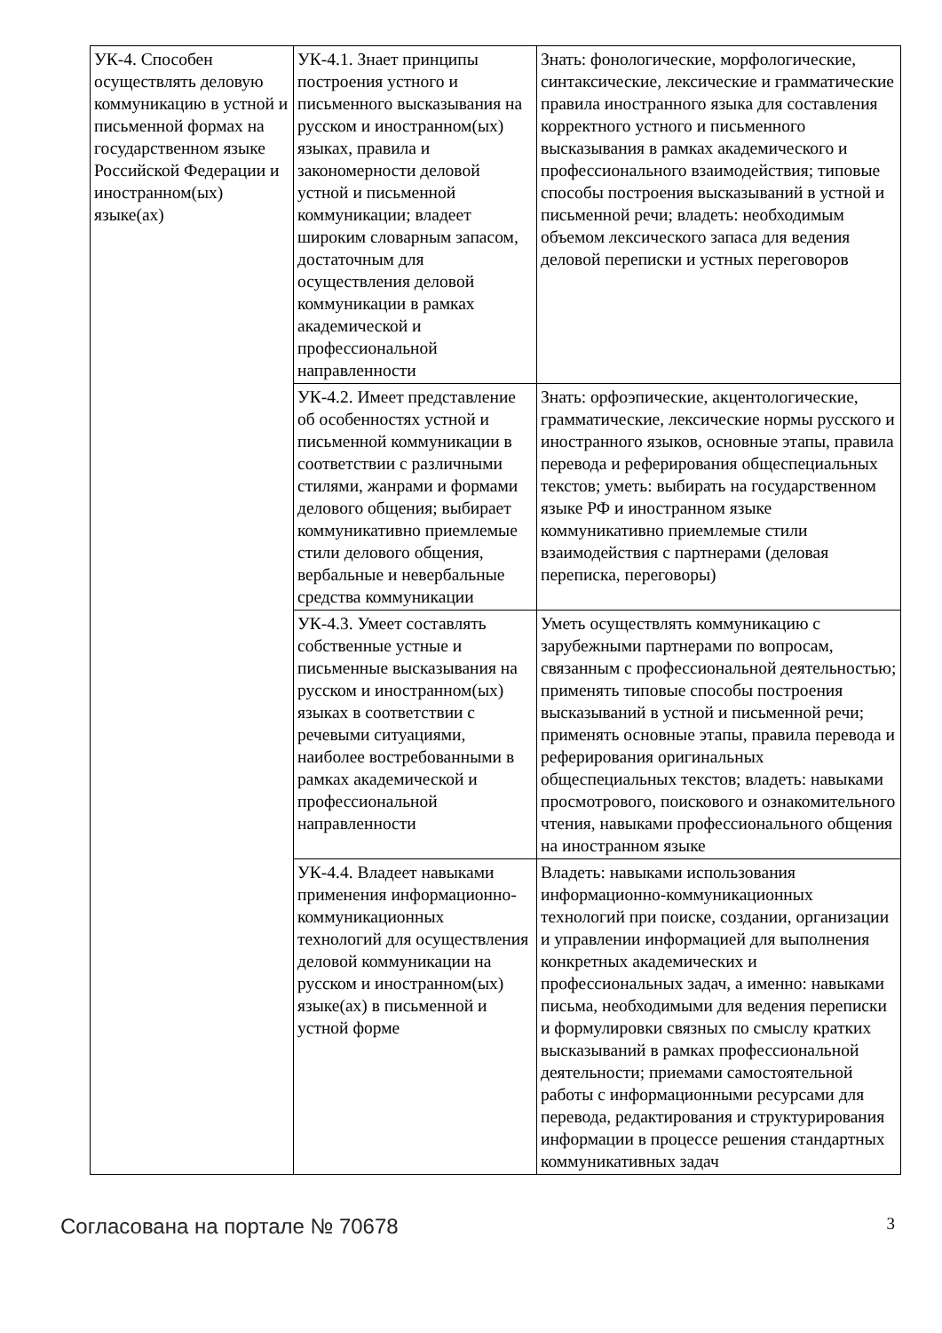| УК-4. Способен осуществлять деловую коммуникацию в устной и письменной формах на государственном языке Российской Федерации и иностранном(ых) языке(ах) | УК-4.1. Знает принципы построения устного и письменного высказывания на русском и иностранном(ых) языках, правила и закономерности деловой устной и письменной коммуникации; владеет широким словарным запасом, достаточным для осуществления деловой коммуникации в рамках академической и профессиональной направленности | Знать: фонологические, морфологические, синтаксические, лексические и грамматические правила иностранного языка для составления корректного устного и письменного высказывания в рамках академического и профессионального взаимодействия; типовые способы построения высказываний в устной и письменной речи; владеть: необходимым объемом лексического запаса для ведения деловой переписки и устных переговоров |
| | УК-4.2. Имеет представление об особенностях устной и письменной коммуникации в соответствии с различными стилями, жанрами и формами делового общения; выбирает коммуникативно приемлемые стили делового общения, вербальные и невербальные средства коммуникации | Знать: орфоэпические, акцентологические, грамматические, лексические нормы русского и иностранного языков, основные этапы, правила перевода и реферирования общеспециальных текстов; уметь: выбирать на государственном языке РФ и иностранном языке коммуникативно приемлемые стили взаимодействия с партнерами (деловая переписка, переговоры) |
| | УК-4.3. Умеет составлять собственные устные и письменные высказывания на русском и иностранном(ых) языках в соответствии с речевыми ситуациями, наиболее востребованными в рамках академической и профессиональной направленности | Уметь осуществлять коммуникацию с зарубежными партнерами по вопросам, связанным с профессиональной деятельностью; применять типовые способы построения высказываний в устной и письменной речи; применять основные этапы, правила перевода и реферирования оригинальных общеспециальных текстов; владеть: навыками просмотрового, поискового и ознакомительного чтения, навыками профессионального общения на иностранном языке |
| | УК-4.4. Владеет навыками применения информационно-коммуникационных технологий для осуществления деловой коммуникации на русском и иностранном(ых) языке(ах) в письменной и устной форме | Владеть: навыками использования информационно-коммуникационных технологий при поиске, создании, организации и управлении информацией для выполнения конкретных академических и профессиональных задач, а именно: навыками письма, необходимыми для ведения переписки и формулировки связных по смыслу кратких высказываний в рамках профессиональной деятельности; приемами самостоятельной работы с информационными ресурсами для перевода, редактирования и структурирования информации в процессе решения стандартных коммуникативных задач |
Согласована на портале № 70678 3